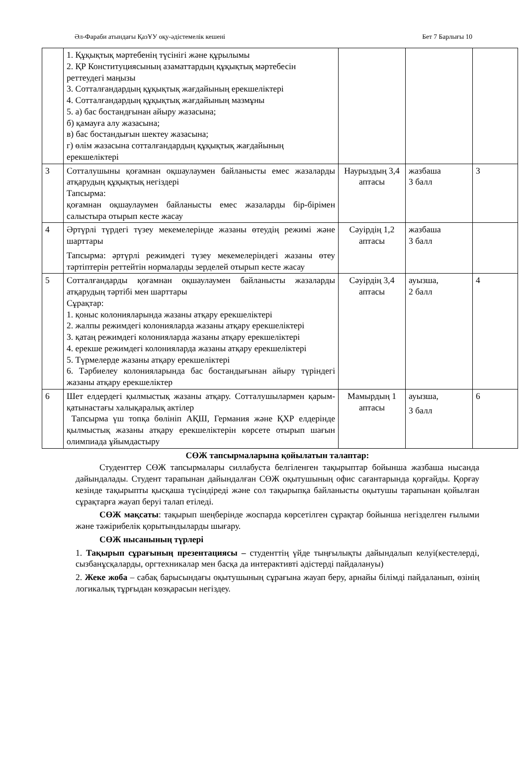Әл-Фараби атындағы ҚазҰУ оқу-әдістемелік кешені Бет 7 Барлығы 10
| | 1. Құқықтық мәртебенің түсінігі және құрылымы 2. ҚР Конституциясының азаматтардың құқықтық мәртебесін реттеудегі маңызы 3. Сотталғандардың құқықтық жағдайының ерекшеліктері 4. Сотталғандардың құқықтық жағдайының мазмұны 5. а) бас бостандғынан айыру жазасына; б) қамауға алу жазасына; в) бас бостандығын шектеу жазасына; г) өлім жазасына сотталғандардың құқықтық жағдайының ерекшеліктері | | | |
| 3 | Сотталушыны қоғамнан оқшаулаумен байланысты емес жазаларды атқарудың құқықтық негіздері Тапсырма: қоғамнан оқшаулаумен байланысты емес жазаларды бір-бірімен салыстыра отырып кесте жасау | Наурыздың 3,4 аптасы | жазбаша 3 балл | 3 |
| 4 | Әртүрлі түрдегі түзеу мекемелерінде жазаны өтеудің режимі және шарттары Тапсырма: әртүрлі режимдегі түзеу мекемелеріндегі жазаны өтеу тәртіптерін реттейтін нормаларды зерделей отырып кесте жасау | Сәуірдің 1,2 аптасы | жазбаша 3 балл | |
| 5 | Сотталғандарды қоғамнан оқшаулаумен байланысты жазаларды атқарудың тәртібі мен шарттары Сұрақтар: 1. қоныс колонияларында жазаны атқару ерекшеліктері 2. жалпы режимдегі колонияларда жазаны атқару ерекшеліктері 3. қатаң режимдегі колонияларда жазаны атқару ерекшеліктері 4. ерекше режимдегі колонияларда жазаны атқару ерекшеліктері 5. Түрмелерде жазаны атқару ерекшеліктері 6. Тәрбиелеу колонияларында бас бостандығынан айыру түріндегі жазаны атқару ерекшеліктер | Сәуірдің 3,4 аптасы | ауызша, 2 балл | 4 |
| 6 | Шет елдердегі қылмыстық жазаны атқару. Сотталушылармен қарым-қатынастағы халықаралық актілер Тапсырма үш топқа бөлініп АҚШ, Германия және ҚХР елдерінде қылмыстық жазаны атқару ерекшеліктерін көрсете отырып шағын олимпиада ұйымдастыру | Мамырдың 1 аптасы | ауызша, 3 балл | 6 |
СӨЖ тапсырмаларына қойылатын талаптар:
Студенттер СӨЖ тапсырмалары силлабуста белгіленген тақырыптар бойынша жазбаша нысанда дайындалады. Студент тарапынан дайындалған СӨЖ оқытушының офис сағантарында қорғайды. Қорғау кезінде тақырыпты қысқаша түсіндіреді және сол тақырыпқа байланысты оқытушы тарапынан қойылған сұрақтарға жауап беруі талап етіледі.
СӨЖ мақсаты: тақырып шеңберінде жоспарда көрсетілген сұрақтар бойынша негізделген ғылыми және тәжірибелік қорытындыларды шығару.
СӨЖ нысанының түрлері
1. Тақырып сұрағының презентациясы – студенттің үйде тыңғылықты дайындалып келуі(кестелерді, сызбанұсқаларды, оргтехникалар мен басқа да интерактивті әдістерді пайдалануы)
2. Жеке жоба – сабақ барысындағы оқытушының сұрағына жауап беру, арнайы білімді пайдаланып, өзінің логикалық тұрғыдан көзқарасын негіздеу.